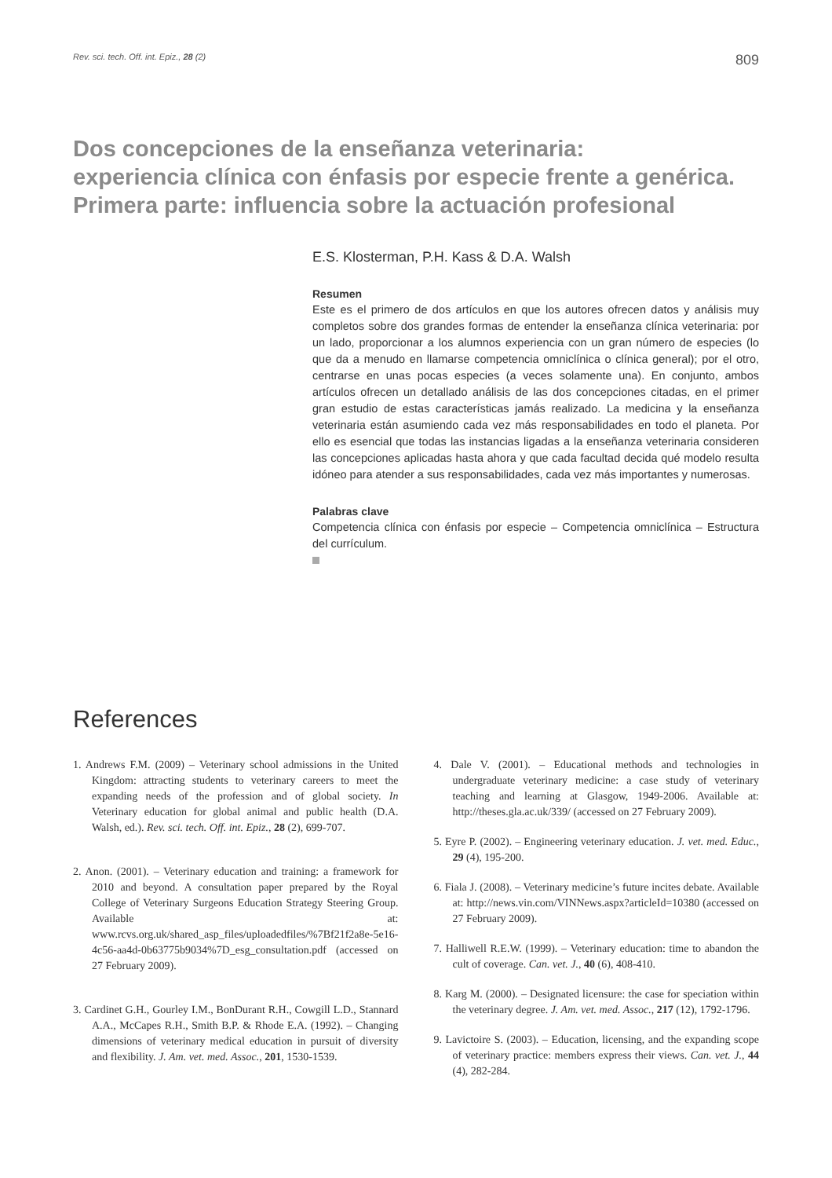Rev. sci. tech. Off. int. Epiz., 28 (2) 809
Dos concepciones de la enseñanza veterinaria:
experiencia clínica con énfasis por especie frente a genérica.
Primera parte: influencia sobre la actuación profesional
E.S. Klosterman, P.H. Kass & D.A. Walsh
Resumen
Este es el primero de dos artículos en que los autores ofrecen datos y análisis muy completos sobre dos grandes formas de entender la enseñanza clínica veterinaria: por un lado, proporcionar a los alumnos experiencia con un gran número de especies (lo que da a menudo en llamarse competencia omniclínica o clínica general); por el otro, centrarse en unas pocas especies (a veces solamente una). En conjunto, ambos artículos ofrecen un detallado análisis de las dos concepciones citadas, en el primer gran estudio de estas características jamás realizado. La medicina y la enseñanza veterinaria están asumiendo cada vez más responsabilidades en todo el planeta. Por ello es esencial que todas las instancias ligadas a la enseñanza veterinaria consideren las concepciones aplicadas hasta ahora y que cada facultad decida qué modelo resulta idóneo para atender a sus responsabilidades, cada vez más importantes y numerosas.
Palabras clave
Competencia clínica con énfasis por especie – Competencia omniclínica – Estructura del currículum.
References
1. Andrews F.M. (2009) – Veterinary school admissions in the United Kingdom: attracting students to veterinary careers to meet the expanding needs of the profession and of global society. In Veterinary education for global animal and public health (D.A. Walsh, ed.). Rev. sci. tech. Off. int. Epiz., 28 (2), 699-707.
2. Anon. (2001). – Veterinary education and training: a framework for 2010 and beyond. A consultation paper prepared by the Royal College of Veterinary Surgeons Education Strategy Steering Group. Available at: www.rcvs.org.uk/shared_asp_files/uploadedfiles/%7Bf21f2a8e-5e16-4c56-aa4d-0b63775b9034%7D_esg_consultation.pdf (accessed on 27 February 2009).
3. Cardinet G.H., Gourley I.M., BonDurant R.H., Cowgill L.D., Stannard A.A., McCapes R.H., Smith B.P. & Rhode E.A. (1992). – Changing dimensions of veterinary medical education in pursuit of diversity and flexibility. J. Am. vet. med. Assoc., 201, 1530-1539.
4. Dale V. (2001). – Educational methods and technologies in undergraduate veterinary medicine: a case study of veterinary teaching and learning at Glasgow, 1949-2006. Available at: http://theses.gla.ac.uk/339/ (accessed on 27 February 2009).
5. Eyre P. (2002). – Engineering veterinary education. J. vet. med. Educ., 29 (4), 195-200.
6. Fiala J. (2008). – Veterinary medicine’s future incites debate. Available at: http://news.vin.com/VINNews.aspx?articleId=10380 (accessed on 27 February 2009).
7. Halliwell R.E.W. (1999). – Veterinary education: time to abandon the cult of coverage. Can. vet. J., 40 (6), 408-410.
8. Karg M. (2000). – Designated licensure: the case for speciation within the veterinary degree. J. Am. vet. med. Assoc., 217 (12), 1792-1796.
9. Lavictoire S. (2003). – Education, licensing, and the expanding scope of veterinary practice: members express their views. Can. vet. J., 44 (4), 282-284.